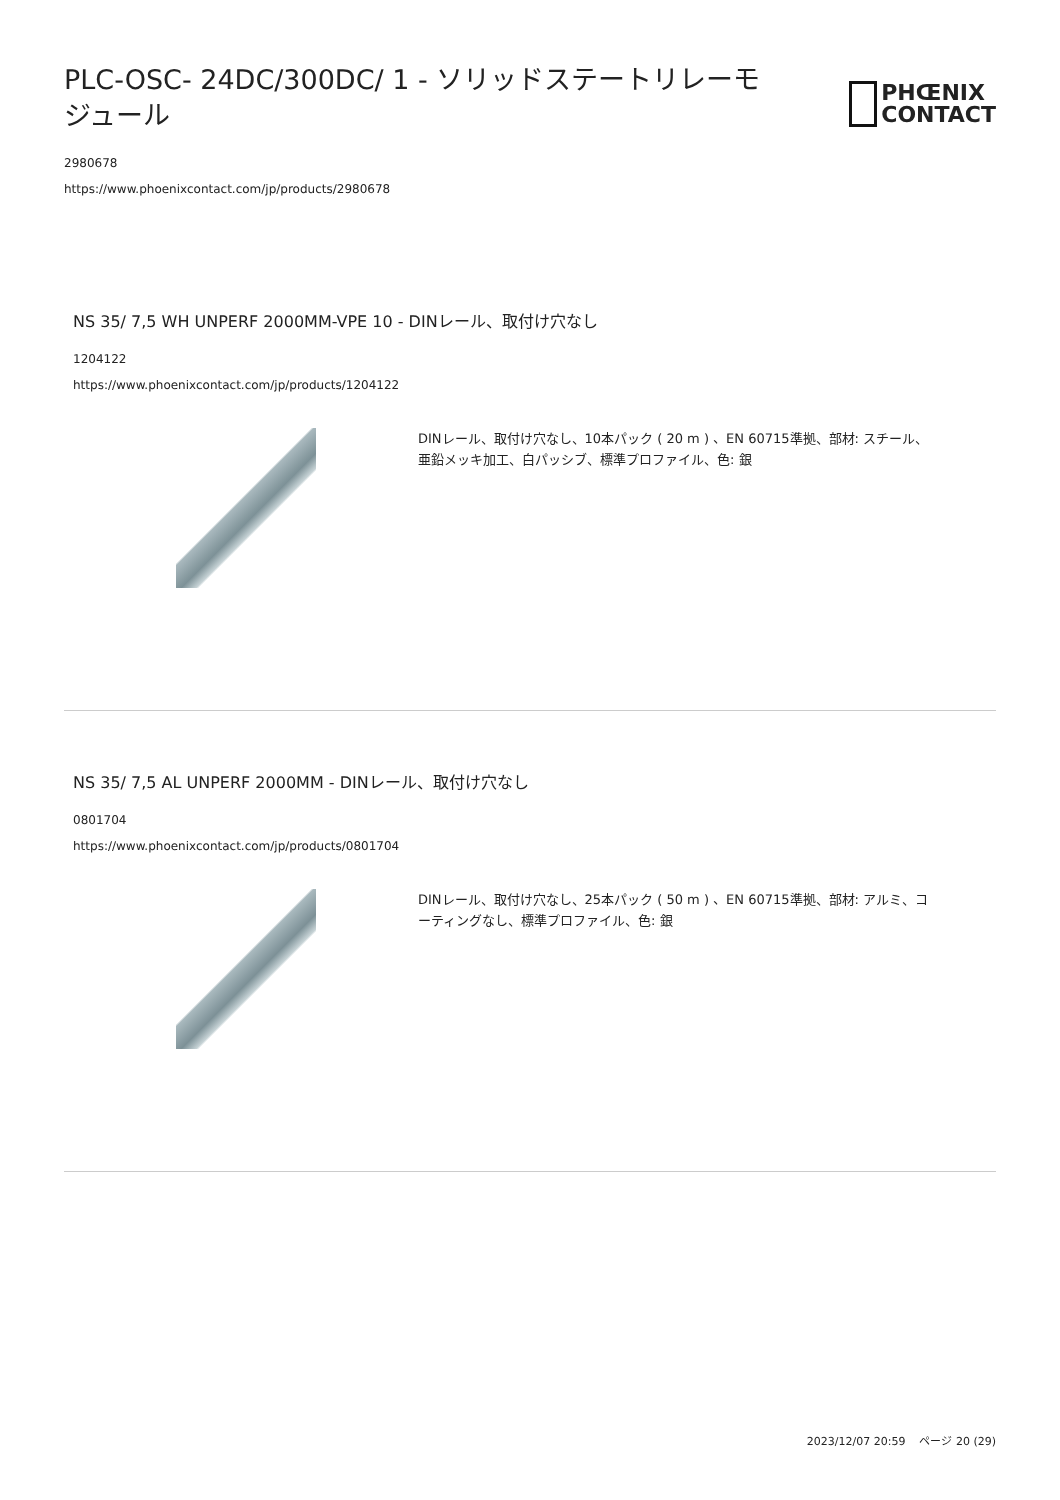PLC-OSC- 24DC/300DC/ 1 - ソリッドステートリレーモジュール
PHŒNIX
CONTACT
2980678
https://www.phoenixcontact.com/jp/products/2980678
NS 35/ 7,5 WH UNPERF 2000MM-VPE 10 - DINレール、取付け穴なし
1204122
https://www.phoenixcontact.com/jp/products/1204122
DINレール、取付け穴なし、10本パック ( 20 m ) 、EN 60715準拠、部材: スチール、亜鉛メッキ加工、白パッシブ、標準プロファイル、色: 銀
NS 35/ 7,5 AL UNPERF 2000MM - DINレール、取付け穴なし
0801704
https://www.phoenixcontact.com/jp/products/0801704
DINレール、取付け穴なし、25本パック ( 50 m ) 、EN 60715準拠、部材: アルミ、コーティングなし、標準プロファイル、色: 銀
2023/12/07 20:59 ページ 20 (29)